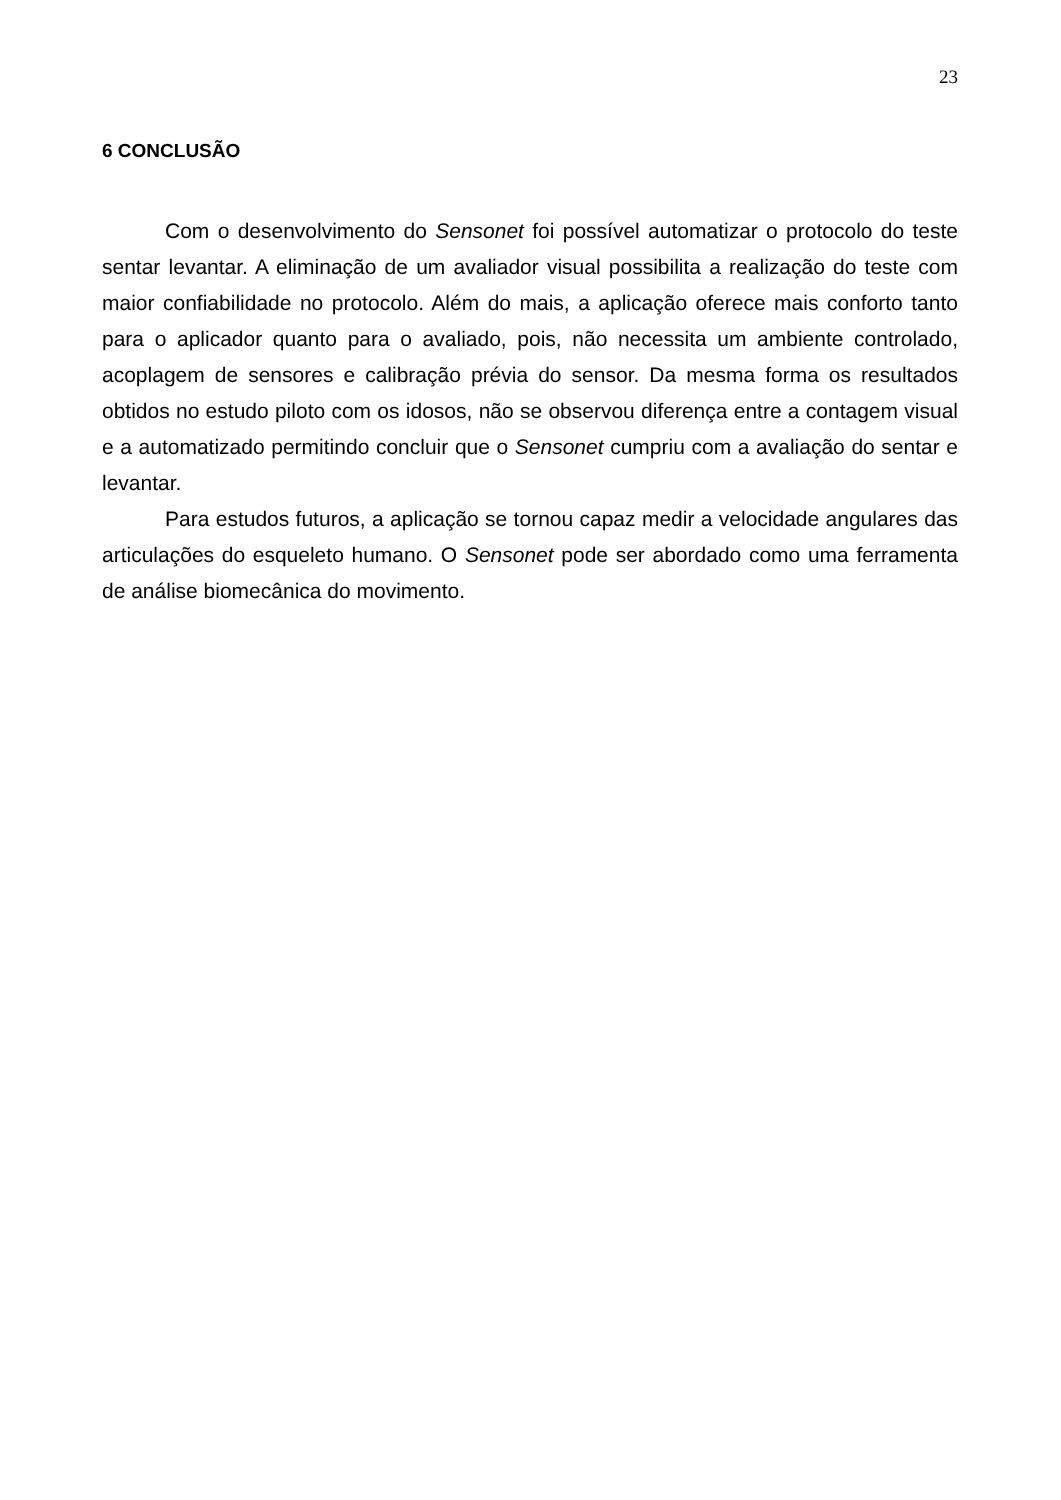23
6 CONCLUSÃO
Com o desenvolvimento do Sensonet foi possível automatizar o protocolo do teste sentar levantar. A eliminação de um avaliador visual possibilita a realização do teste com maior confiabilidade no protocolo. Além do mais, a aplicação oferece mais conforto tanto para o aplicador quanto para o avaliado, pois, não necessita um ambiente controlado, acoplagem de sensores e calibração prévia do sensor. Da mesma forma os resultados obtidos no estudo piloto com os idosos, não se observou diferença entre a contagem visual e a automatizado permitindo concluir que o Sensonet cumpriu com a avaliação do sentar e levantar.
Para estudos futuros, a aplicação se tornou capaz medir a velocidade angulares das articulações do esqueleto humano. O Sensonet pode ser abordado como uma ferramenta de análise biomecânica do movimento.